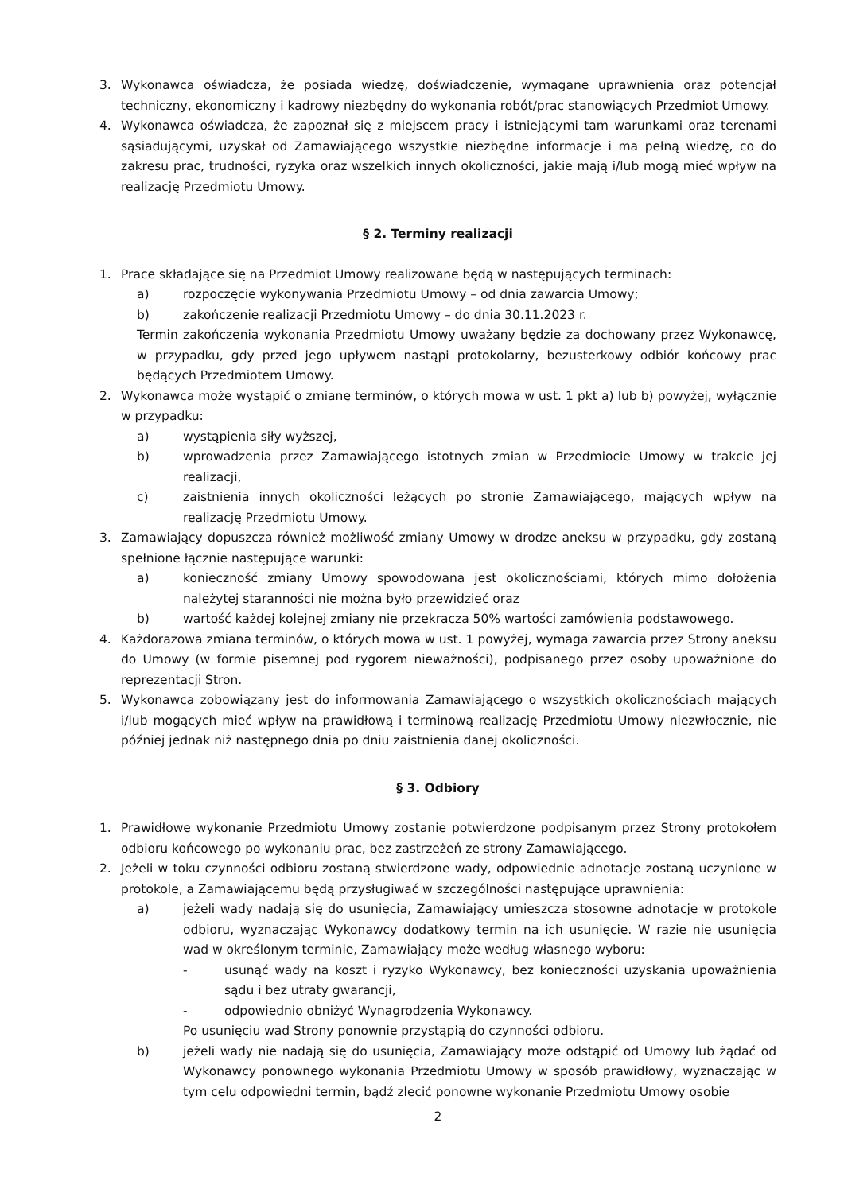3. Wykonawca oświadcza, że posiada wiedzę, doświadczenie, wymagane uprawnienia oraz potencjał techniczny, ekonomiczny i kadrowy niezbędny do wykonania robót/prac stanowiących Przedmiot Umowy.
4. Wykonawca oświadcza, że zapoznał się z miejscem pracy i istniejącymi tam warunkami oraz terenami sąsiadującymi, uzyskał od Zamawiającego wszystkie niezbędne informacje i ma pełną wiedzę, co do zakresu prac, trudności, ryzyka oraz wszelkich innych okoliczności, jakie mają i/lub mogą mieć wpływ na realizację Przedmiotu Umowy.
§ 2. Terminy realizacji
1. Prace składające się na Przedmiot Umowy realizowane będą w następujących terminach:
a) rozpoczęcie wykonywania Przedmiotu Umowy – od dnia zawarcia Umowy;
b) zakończenie realizacji Przedmiotu Umowy – do dnia 30.11.2023 r.
Termin zakończenia wykonania Przedmiotu Umowy uważany będzie za dochowany przez Wykonawcę, w przypadku, gdy przed jego upływem nastąpi protokolarny, bezusterkowy odbiór końcowy prac będących Przedmiotem Umowy.
2. Wykonawca może wystąpić o zmianę terminów, o których mowa w ust. 1 pkt a) lub b) powyżej, wyłącznie w przypadku:
a) wystąpienia siły wyższej,
b) wprowadzenia przez Zamawiającego istotnych zmian w Przedmiocie Umowy w trakcie jej realizacji,
c) zaistnienia innych okoliczności leżących po stronie Zamawiającego, mających wpływ na realizację Przedmiotu Umowy.
3. Zamawiający dopuszcza również możliwość zmiany Umowy w drodze aneksu w przypadku, gdy zostaną spełnione łącznie następujące warunki:
a) konieczność zmiany Umowy spowodowana jest okolicznościami, których mimo dołożenia należytej staranności nie można było przewidzieć oraz
b) wartość każdej kolejnej zmiany nie przekracza 50% wartości zamówienia podstawowego.
4. Każdorazowa zmiana terminów, o których mowa w ust. 1 powyżej, wymaga zawarcia przez Strony aneksu do Umowy (w formie pisemnej pod rygorem nieważności), podpisanego przez osoby upoważnione do reprezentacji Stron.
5. Wykonawca zobowiązany jest do informowania Zamawiającego o wszystkich okolicznościach mających i/lub mogących mieć wpływ na prawidłową i terminową realizację Przedmiotu Umowy niezwłocznie, nie później jednak niż następnego dnia po dniu zaistnienia danej okoliczności.
§ 3. Odbiory
1. Prawidłowe wykonanie Przedmiotu Umowy zostanie potwierdzone podpisanym przez Strony protokołem odbioru końcowego po wykonaniu prac, bez zastrzeżeń ze strony Zamawiającego.
2. Jeżeli w toku czynności odbioru zostaną stwierdzone wady, odpowiednie adnotacje zostaną uczynione w protokole, a Zamawiającemu będą przysługiwać w szczególności następujące uprawnienia:
a) jeżeli wady nadają się do usunięcia, Zamawiający umieszcza stosowne adnotacje w protokole odbioru, wyznaczając Wykonawcy dodatkowy termin na ich usunięcie. W razie nie usunięcia wad w określonym terminie, Zamawiający może według własnego wyboru:
- usunąć wady na koszt i ryzyko Wykonawcy, bez konieczności uzyskania upoważnienia sądu i bez utraty gwarancji,
- odpowiednio obniżyć Wynagrodzenia Wykonawcy.
Po usunięciu wad Strony ponownie przystąpią do czynności odbioru.
b) jeżeli wady nie nadają się do usunięcia, Zamawiający może odstąpić od Umowy lub żądać od Wykonawcy ponownego wykonania Przedmiotu Umowy w sposób prawidłowy, wyznaczając w tym celu odpowiedni termin, bądź zlecić ponowne wykonanie Przedmiotu Umowy osobie
2